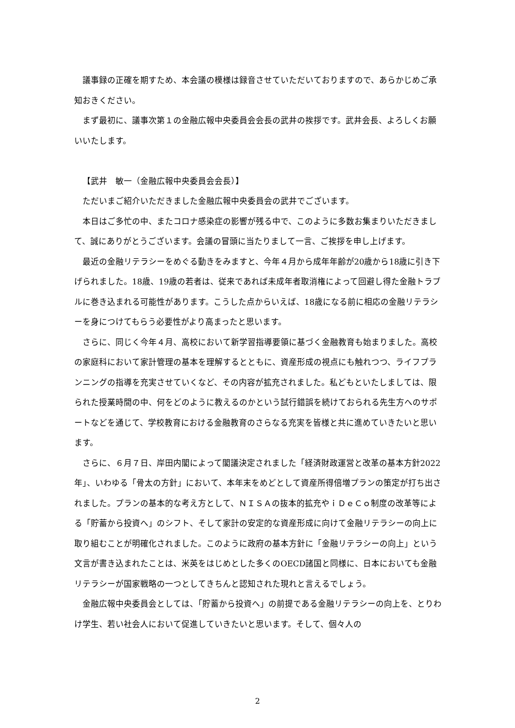議事録の正確を期すため、本会議の模様は録音させていただいておりますので、あらかじめご承知おきください。
まず最初に、議事次第１の金融広報中央委員会会長の武井の挨拶です。武井会長、よろしくお願いいたします。
【武井　敏一（金融広報中央委員会会長）】
ただいまご紹介いただきました金融広報中央委員会の武井でございます。
本日はご多忙の中、またコロナ感染症の影響が残る中で、このように多数お集まりいただきまして、誠にありがとうございます。会議の冒頭に当たりまして一言、ご挨拶を申し上げます。
最近の金融リテラシーをめぐる動きをみますと、今年４月から成年年齢が20歳から18歳に引き下げられました。18歳、19歳の若者は、従来であれば未成年者取消権によって回避し得た金融トラブルに巻き込まれる可能性があります。こうした点からいえば、18歳になる前に相応の金融リテラシーを身につけてもらう必要性がより高まったと思います。
さらに、同じく今年４月、高校において新学習指導要領に基づく金融教育も始まりました。高校の家庭科において家計管理の基本を理解するとともに、資産形成の視点にも触れつつ、ライフプランニングの指導を充実させていくなど、その内容が拡充されました。私どもといたしましては、限られた授業時間の中、何をどのように教えるのかという試行錯誤を続けておられる先生方へのサポートなどを通じて、学校教育における金融教育のさらなる充実を皆様と共に進めていきたいと思います。
さらに、６月７日、岸田内閣によって閣議決定されました「経済財政運営と改革の基本方針2022年」、いわゆる「骨太の方針」において、本年末をめどとして資産所得倍増プランの策定が打ち出されました。プランの基本的な考え方として、ＮＩＳＡの抜本的拡充やｉＤｅＣｏ制度の改革等による「貯蓄から投資へ」のシフト、そして家計の安定的な資産形成に向けて金融リテラシーの向上に取り組むことが明確化されました。このように政府の基本方針に「金融リテラシーの向上」という文言が書き込まれたことは、米英をはじめとした多くのOECD諸国と同様に、日本においても金融リテラシーが国家戦略の一つとしてきちんと認知された現れと言えるでしょう。
金融広報中央委員会としては、「貯蓄から投資へ」の前提である金融リテラシーの向上を、とりわけ学生、若い社会人において促進していきたいと思います。そして、個々人の
2